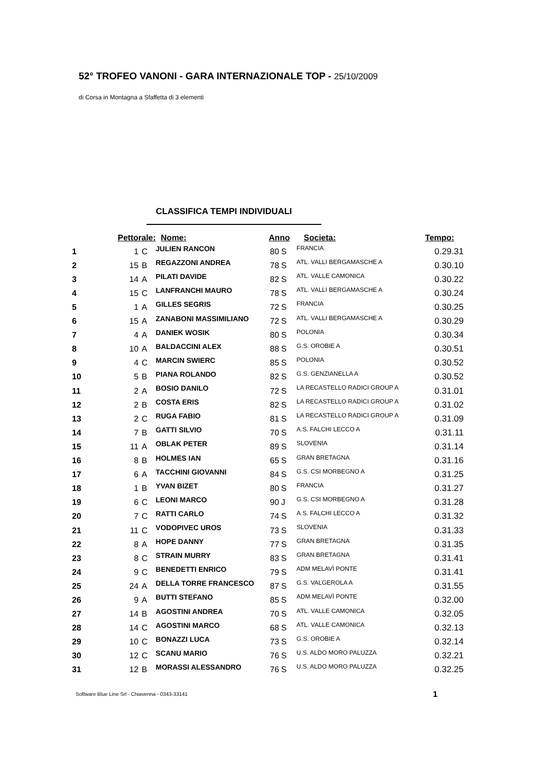52° TROFEO VANONI - GARA INTERNAZIONALE TOP - 25/10/2009
di Corsa in Montagna a Sfaffetta di 3 elementi
CLASSIFICA TEMPI INDIVIDUALI
| | Pettorale: | | Nome: | Anno | | Societa: | Tempo: |
| --- | --- | --- | --- | --- | --- | --- | --- |
| 1 | 1 | C | JULIEN RANCON | 80 | S | FRANCIA | 0.29.31 |
| 2 | 15 | B | REGAZZONI ANDREA | 78 | S | ATL. VALLI BERGAMASCHE A | 0.30.10 |
| 3 | 14 | A | PILATI DAVIDE | 82 | S | ATL. VALLE CAMONICA | 0.30.22 |
| 4 | 15 | C | LANFRANCHI MAURO | 78 | S | ATL. VALLI BERGAMASCHE A | 0.30.24 |
| 5 | 1 | A | GILLES SEGRIS | 72 | S | FRANCIA | 0.30.25 |
| 6 | 15 | A | ZANABONI MASSIMILIANO | 72 | S | ATL. VALLI BERGAMASCHE A | 0.30.29 |
| 7 | 4 | A | DANIEK WOSIK | 80 | S | POLONIA | 0.30.34 |
| 8 | 10 | A | BALDACCINI ALEX | 88 | S | G.S. OROBIE A | 0.30.51 |
| 9 | 4 | C | MARCIN SWIERC | 85 | S | POLONIA | 0.30.52 |
| 10 | 5 | B | PIANA ROLANDO | 82 | S | G.S. GENZIANELLA A | 0.30.52 |
| 11 | 2 | A | BOSIO DANILO | 72 | S | LA RECASTELLO RADICI GROUP A | 0.31.01 |
| 12 | 2 | B | COSTA ERIS | 82 | S | LA RECASTELLO RADICI GROUP A | 0.31.02 |
| 13 | 2 | C | RUGA FABIO | 81 | S | LA RECASTELLO RADICI GROUP A | 0.31.09 |
| 14 | 7 | B | GATTI SILVIO | 70 | S | A.S. FALCHI LECCO A | 0.31.11 |
| 15 | 11 | A | OBLAK PETER | 89 | S | SLOVENIA | 0.31.14 |
| 16 | 8 | B | HOLMES IAN | 65 | S | GRAN BRETAGNA | 0.31.16 |
| 17 | 6 | A | TACCHINI GIOVANNI | 84 | S | G.S. CSI MORBEGNO A | 0.31.25 |
| 18 | 1 | B | YVAN BIZET | 80 | S | FRANCIA | 0.31.27 |
| 19 | 6 | C | LEONI MARCO | 90 | J | G.S. CSI MORBEGNO A | 0.31.28 |
| 20 | 7 | C | RATTI CARLO | 74 | S | A.S. FALCHI LECCO A | 0.31.32 |
| 21 | 11 | C | VODOPIVEC UROS | 73 | S | SLOVENIA | 0.31.33 |
| 22 | 8 | A | HOPE DANNY | 77 | S | GRAN BRETAGNA | 0.31.35 |
| 23 | 8 | C | STRAIN MURRY | 83 | S | GRAN BRETAGNA | 0.31.41 |
| 24 | 9 | C | BENEDETTI ENRICO | 79 | S | ADM MELAVÌ PONTE | 0.31.41 |
| 25 | 24 | A | DELLA TORRE FRANCESCO | 87 | S | G.S. VALGEROLA A | 0.31.55 |
| 26 | 9 | A | BUTTI STEFANO | 85 | S | ADM MELAVÌ PONTE | 0.32.00 |
| 27 | 14 | B | AGOSTINI ANDREA | 70 | S | ATL. VALLE CAMONICA | 0.32.05 |
| 28 | 14 | C | AGOSTINI MARCO | 68 | S | ATL. VALLE CAMONICA | 0.32.13 |
| 29 | 10 | C | BONAZZI LUCA | 73 | S | G.S. OROBIE A | 0.32.14 |
| 30 | 12 | C | SCANU MARIO | 76 | S | U.S. ALDO MORO PALUZZA | 0.32.21 |
| 31 | 12 | B | MORASSI ALESSANDRO | 76 | S | U.S. ALDO MORO PALUZZA | 0.32.25 |
Software Blue Line Srl - Chiavenna - 0343-33141
1